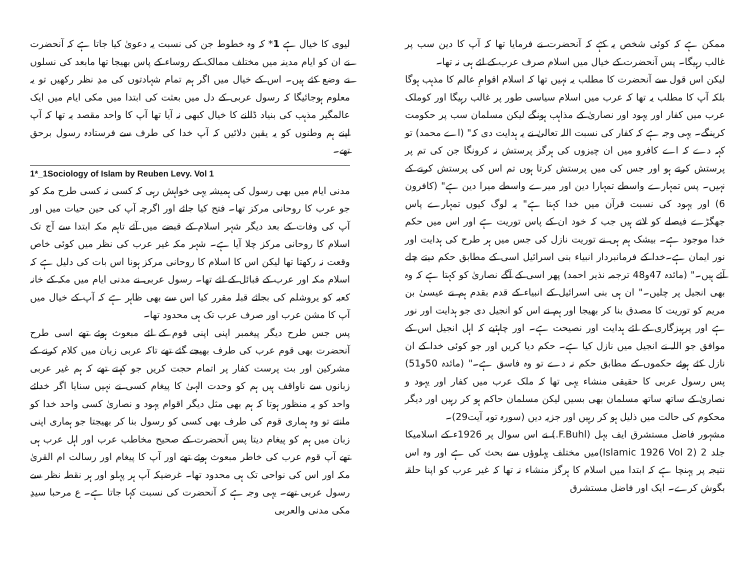ممکن ہے کہ کوئی شخص یہ کہے کہ آنحضرت نے فرمایا تھا کہ آپ کا دین سب پر غالب رہیگا۔ پس آنحضرت کے خیال میں اسلام صرف عرب کے لئے ہی نہ تھا۔
لیکن اس قول سے آنحضرت کا مطلب یہ نہیں تھا کہ اسلام اقوامِ عالم کا مذہب ہوگا بلکہ آپ کا مطلب یہ تھا کہ عرب میں اسلام سیاسی طور پر غالب رہیگا اور کوملک عرب میں کفار اور یہود اور نصاریٰ کے مذاہب ہونگے لیکن مسلمان سب پر حکومت کرینگے۔ یہی وجہ ہے کہ کفار کی نسبت اللہ تعالیٰ نے یہ ہدایت دی کہ" (اے محمد) تو کہہ دے کہ اے کافرو میں ان چیزوں کی ہرگز پرستش نہ کرونگا جن کی تم پر پرستش کرتے ہو اور جس کی میں پرستش کرتا ہوں تم اس کی پرستش کرنے کے نہیں۔ پس تمہارے واسطے تمہارا دین اور میرے واسطے میرا دین ہے" (کافرون 6) اور یہود کی نسبت قرآن میں خدا کہتا ہے" یہ لوگ کیوں تمہارے پاس جھگڑے فیصلے کو لاتے ہیں جب کہ خود ان کے پاس توریت ہے اور اس میں حکم خدا موجود ہے۔ بیشک ہم ہی نے توریت نازل کی جس میں ہر طرح کی ہدایت اور نور ایمان ہے۔خدا کے فرمانبردار انبیاء بنی اسرائیل اسی کے مطابق حکم دیتے چلے آئے ہیں۔" (مائدہ 47و48 ترجمہ نذیر احمد) پھر اسی کے آگے نصاریٰ کو کہتا ہے کہ وہ بھی انجیل پر چلیں۔" ان ہی بنی اسرائیل کے انبیاء کے قدم بقدم ہم نے عیسیٰ بن مریم کو توریت کا مصدق بنا کر بھیجا اور ہم نے اس کو انجیل دی جو ہدایت اور نور ہے اور پرہیزگاری کے لئے ہدایت اور نصیحت ہے۔ اور چاہئیے کہ اہل انجیل اس کے موافق جو اللہ نے انجیل میں نازل کیا ہے۔ حکم دیا کریں اور جو کوئی خدا کے ان نازل کئے ہوئے حکموں کے مطابق حکم نہ دے تو وہ فاسق ہے۔" (مائدہ 50و51) پس رسول عربی کا حقیقی منشاء یہی تھا کہ ملک عرب میں کفار اور یہود و نصاریٰ کے ساتھ ساتھ مسلمان بھی بسیں لیکن مسلمان حاکم ہو کر رہیں اور دیگر محکوم کی حالت میں ذلیل ہو کر رہیں اور جزیہ دیں (سورہ توبہ آیت29)۔
مشہور فاضل مستشرق ایف بہل (F.Buhl.) نے اس سوال پر 1926ء کے اسلامیکا جلد 2 (Islamic 1926 Vol 2)میں مختلف پہلوؤں سے بحث کی ہے اور وہ اس نتیجہ پر پہنچا ہے کہ ابتدا میں اسلام کا ہرگز منشاء نہ تھا کہ غیر عرب کو اپنا حلقہ بگوش کرے۔ ایک اور فاضل مستشرق
لیوی کا خیال ہے 1* کہ وہ خطوط جن کی نسبت یہ دعویٰ کیا جاتا ہے کہ آنحضرت نے ان کو ایام مدینہ میں مختلف ممالک کے روساء کے پاس بھیجا تھا مابعد کی نسلوں نے وضع کئے ہیں۔ اس کے خیال میں اگر ہم تمام شہادتوں کی مدِ نظر رکھیں تو یہ معلوم ہوجائیگا کہ رسول عربی کے دل میں بعثت کی ابتدا میں مکی ایام میں ایک عالمگیر مذہب کی بنیاد ڈالنے کا خیال کبھی نہ آیا تھا آپ کا واحد مقصد یہ تھا کہ آپ اپنے ہم وطنوں کو یہ یقین دلائیں کہ آپ خدا کی طرف سے فرستادہ رسول برحق تھے۔
1*_1Sociology of Islam by Reuben Levy. Vol 1
مدنی ایام میں بھی رسول کی ہمیشہ یہی خواہش رہی کہ کسی نہ کسی طرح مکہ کو جو عرب کا روحانی مرکز تھا۔ فتح کیا جائے اور اگرچہ آپ کی حین حیات میں اور آپ کی وفات کے بعد دیگر شہر اسلام کے قبضے میں آئے تاہم مکہ ابتدا سے آج تک اسلام کا روحانی مرکز چلا آیا ہے۔ شہر مکہ غیر عرب کی نظر میں کوئی خاص وقعت نہ رکھتا تھا لیکن اس کا اسلام کا روحانی مرکز ہونا اس بات کی دلیل ہے کہ اسلام مکہ اور عرب کے قبائل کے لئے تھا۔ رسول عربی نے مدنی ایام میں مکہ کے خانہ کعبہ کو یروشلم کی بجائے قبلہ مقرر کیا اس سے بھی ظاہر ہے کہ آپ کے خیال میں آپ کا مشن عرب اور صرف عرب تک ہی محدود تھا۔
پس جس طرح دیگر پیغمبر اپنی اپنی قوم کے لئے مبعوث ہوئے تھے اسی طرح آنحضرت بھی قوم عرب کی طرف بھیجے گئے تھے تاکہ عربی زبان میں کلام کرنے کے مشرکین اور بت پرست کفار پر اتمام حجت کریں جو کہتے تھے کہ ہم غیر عربی زبانوں سے ناواقف ہیں ہم کو وحدت الہیٰ کا پیغام کسی نے نہیں سنایا اگر خدائے واحد کو یہ منظور ہوتا کہ ہم بھی مثل دیگر اقوام یہود و نصاریٰ کسی واحد خدا کو مانتے تو وہ ہماری قوم کی طرف بھی کسی کو رسول بنا کر بھیجتا جو ہماری اپنی زبان میں ہم کو پیغام دیتا پس آنحضرت کے صحیح مخاطب عرب اور اہل عرب ہی تھے آپ قوم عرب کی خاطر مبعوث ہوئے تھے اور آپ کا پیغام اور رسالت ام القریٰ مکہ اور اس کی نواحی تک ہی محدود تھا۔ غرضیکہ آپ ہر پہلو اور ہر نقطہ نظر سے رسول عربی تھے۔ یہی وجہ ہے کہ آنحضرت کی نسبت کہا جاتا ہے۔ ع مرحبا سیدِ مکی مدنی والعربی